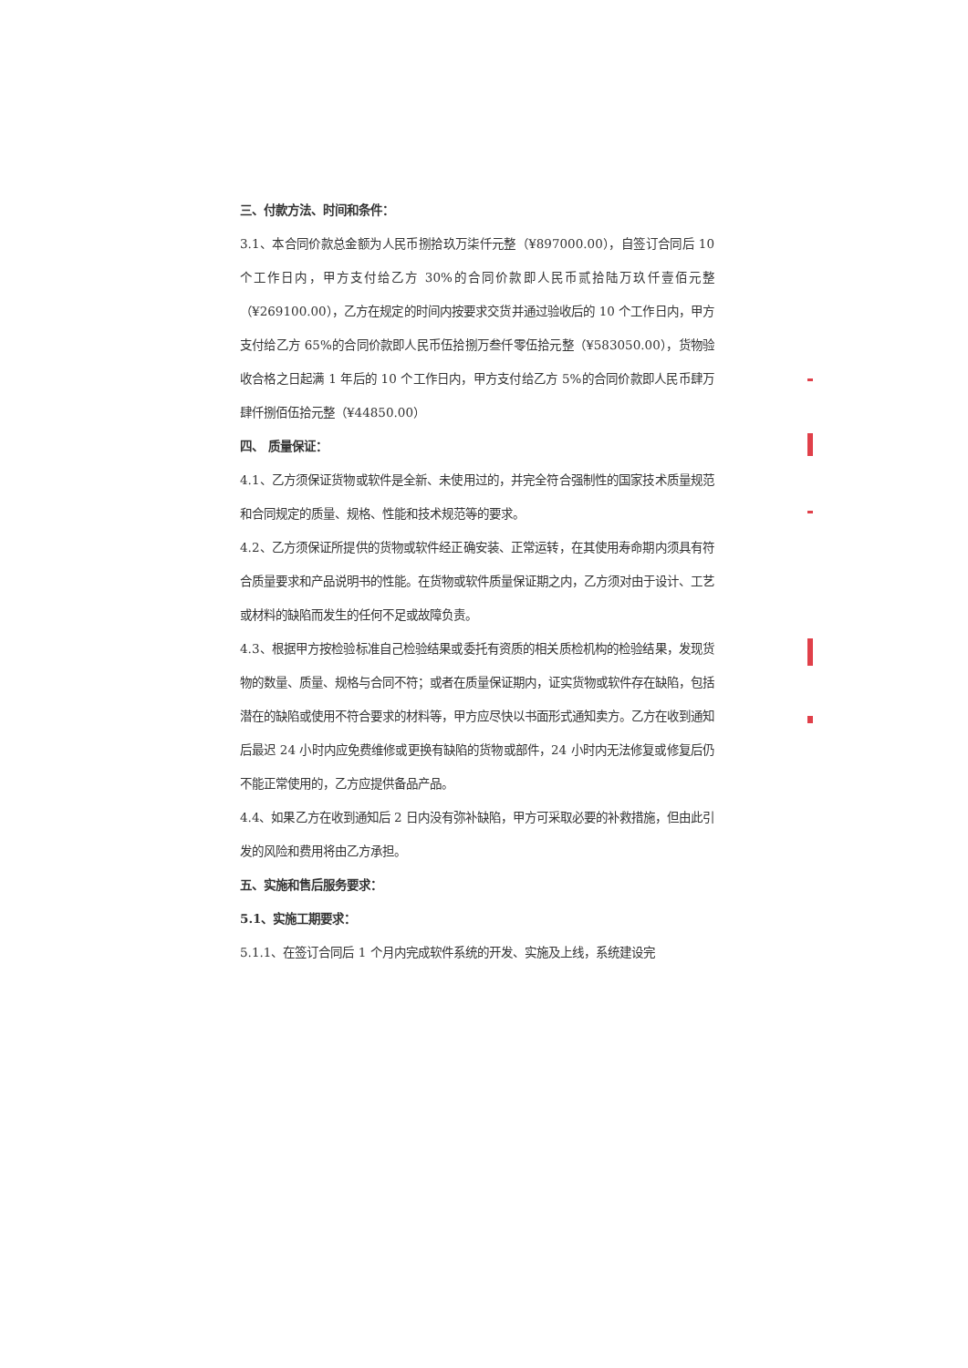三、付款方法、时间和条件：
3.1、本合同价款总金额为人民币捌拾玖万柒仟元整（¥897000.00），自签订合同后 10 个工作日内，甲方支付给乙方 30%的合同价款即人民币贰拾陆万玖仟壹佰元整（¥269100.00），乙方在规定的时间内按要求交货并通过验收后的 10 个工作日内，甲方支付给乙方 65%的合同价款即人民币伍拾捌万叁仟零伍拾元整（¥583050.00），货物验收合格之日起满 1 年后的 10 个工作日内，甲方支付给乙方 5%的合同价款即人民币肆万肆仟捌佰伍拾元整（¥44850.00）
四、 质量保证：
4.1、乙方须保证货物或软件是全新、未使用过的，并完全符合强制性的国家技术质量规范和合同规定的质量、规格、性能和技术规范等的要求。
4.2、乙方须保证所提供的货物或软件经正确安装、正常运转，在其使用寿命期内须具有符合质量要求和产品说明书的性能。在货物或软件质量保证期之内，乙方须对由于设计、工艺或材料的缺陷而发生的任何不足或故障负责。
4.3、根据甲方按检验标准自己检验结果或委托有资质的相关质检机构的检验结果，发现货物的数量、质量、规格与合同不符；或者在质量保证期内，证实货物或软件存在缺陷，包括潜在的缺陷或使用不符合要求的材料等，甲方应尽快以书面形式通知卖方。乙方在收到通知后最迟 24 小时内应免费维修或更换有缺陷的货物或部件，24 小时内无法修复或修复后仍不能正常使用的，乙方应提供备品产品。
4.4、如果乙方在收到通知后 2 日内没有弥补缺陷，甲方可采取必要的补救措施，但由此引发的风险和费用将由乙方承担。
五、实施和售后服务要求：
5.1、实施工期要求：
5.1.1、在签订合同后 1 个月内完成软件系统的开发、实施及上线，系统建设完